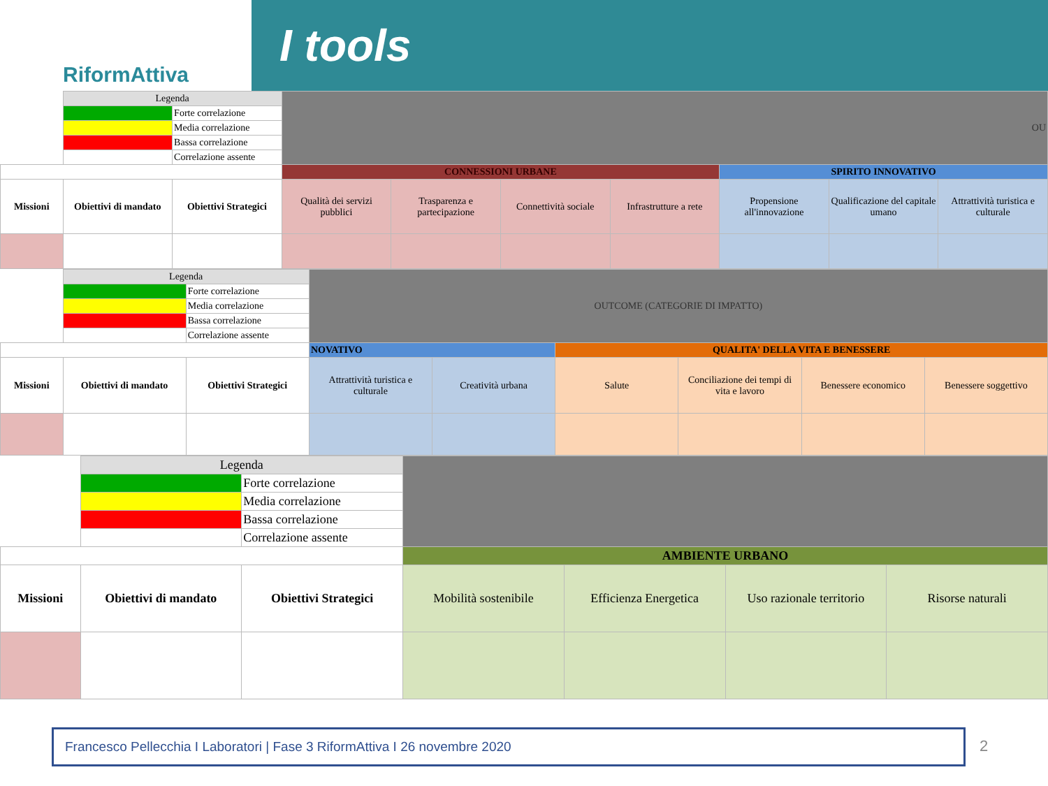RiformAttiva
I tools
| | Legenda | | OU | | | | | | |
| | | Forte correlazione | | | | | | | |
| | | Media correlazione | | | | | | | |
| | | Bassa correlazione | | | | | | | |
| | | Correlazione assente | | | | | | | |
| | | | CONNESSIONI URBANE | | | | SPIRITO INNOVATIVO | | |
| Missioni | Obiettivi di mandato | Obiettivi Strategici | Qualità dei servizi pubblici | Trasparenza e partecipazione | Connettività sociale | Infrastrutture a rete | Propensione all'innovazione | Qualificazione del capitale umano | Attrattività turistica e culturale |
| | Legenda | | OUTCOME (CATEGORIE DI IMPATTO) | | | | | |
| | | Forte correlazione | | | | | | |
| | | Media correlazione | | | | | | |
| | | Bassa correlazione | | | | | | |
| | | Correlazione assente | | | | | | |
| | | | NOVATIVO | | QUALITA' DELLA VITA E BENESSERE | | | |
| Missioni | Obiettivi di mandato | Obiettivi Strategici | Attrattività turistica e culturale | Creatività urbana | Salute | Conciliazione dei tempi di vita e lavoro | Benessere economico | Benessere soggettivo |
| | Legenda | | | | | |
| | | Forte correlazione | | | | |
| | | Media correlazione | | | | |
| | | Bassa correlazione | | | | |
| | | Correlazione assente | | | | |
| | | | AMBIENTE URBANO | | | |
| Missioni | Obiettivi di mandato | Obiettivi Strategici | Mobilità sostenibile | Efficienza Energetica | Uso razionale territorio | Risorse naturali |
Francesco Pellecchia I Laboratori | Fase 3 RiformAttiva I 26 novembre 2020
2